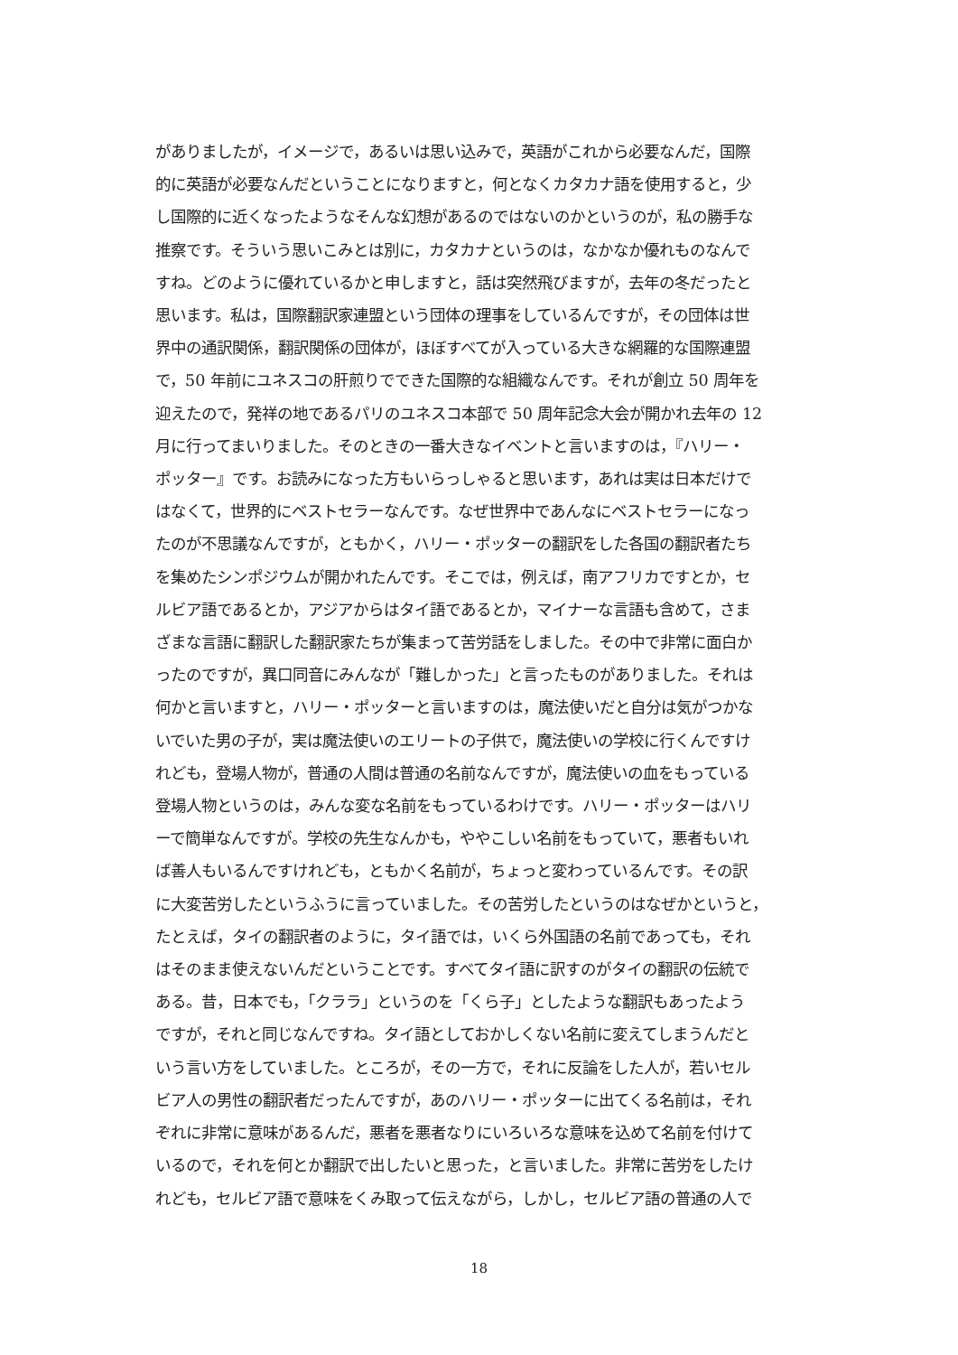がありましたが，イメージで，あるいは思い込みで，英語がこれから必要なんだ，国際
的に英語が必要なんだということになりますと，何となくカタカナ語を使用すると，少
し国際的に近くなったようなそんな幻想があるのではないのかというのが，私の勝手な
推察です。そういう思いこみとは別に，カタカナというのは，なかなか優れものなんで
すね。どのように優れているかと申しますと，話は突然飛びますが，去年の冬だったと
思います。私は，国際翻訳家連盟という団体の理事をしているんですが，その団体は世
界中の通訳関係，翻訳関係の団体が，ほぼすべてが入っている大きな網羅的な国際連盟
で，50 年前にユネスコの肝煎りでできた国際的な組織なんです。それが創立 50 周年を
迎えたので，発祥の地であるパリのユネスコ本部で 50 周年記念大会が開かれ去年の 12
月に行ってまいりました。そのときの一番大きなイベントと言いますのは，『ハリー・
ポッター』です。お読みになった方もいらっしゃると思います，あれは実は日本だけで
はなくて，世界的にベストセラーなんです。なぜ世界中であんなにベストセラーになっ
たのが不思議なんですが，ともかく，ハリー・ポッターの翻訳をした各国の翻訳者たち
を集めたシンポジウムが開かれたんです。そこでは，例えば，南アフリカですとか，セ
ルビア語であるとか，アジアからはタイ語であるとか，マイナーな言語も含めて，さま
ざまな言語に翻訳した翻訳家たちが集まって苦労話をしました。その中で非常に面白か
ったのですが，異口同音にみんなが「難しかった」と言ったものがありました。それは
何かと言いますと，ハリー・ポッターと言いますのは，魔法使いだと自分は気がつかな
いでいた男の子が，実は魔法使いのエリートの子供で，魔法使いの学校に行くんですけ
れども，登場人物が，普通の人間は普通の名前なんですが，魔法使いの血をもっている
登場人物というのは，みんな変な名前をもっているわけです。ハリー・ポッターはハリ
ーで簡単なんですが。学校の先生なんかも，ややこしい名前をもっていて，悪者もいれ
ば善人もいるんですけれども，ともかく名前が，ちょっと変わっているんです。その訳
に大変苦労したというふうに言っていました。その苦労したというのはなぜかというと，
たとえば，タイの翻訳者のように，タイ語では，いくら外国語の名前であっても，それ
はそのまま使えないんだということです。すべてタイ語に訳すのがタイの翻訳の伝統で
ある。昔，日本でも，「クララ」というのを「くら子」としたような翻訳もあったよう
ですが，それと同じなんですね。タイ語としておかしくない名前に変えてしまうんだと
いう言い方をしていました。ところが，その一方で，それに反論をした人が，若いセル
ビア人の男性の翻訳者だったんですが，あのハリー・ポッターに出てくる名前は，それ
ぞれに非常に意味があるんだ，悪者を悪者なりにいろいろな意味を込めて名前を付けて
いるので，それを何とか翻訳で出したいと思った，と言いました。非常に苦労をしたけ
れども，セルビア語で意味をくみ取って伝えながら，しかし，セルビア語の普通の人で
18